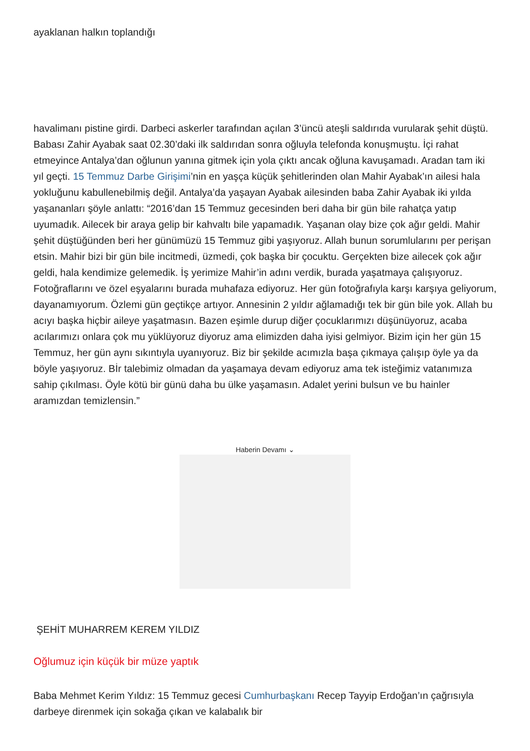ayaklanan halkın toplandığı
havalimanı pistine girdi. Darbeci askerler tarafından açılan 3’üncü ateşli saldırıda vurularak şehit düştü. Babası Zahir Ayabak saat 02.30’daki ilk saldırıdan sonra oğluyla telefonda konuşmuştu. İçi rahat etmeyince Antalya’dan oğlunun yanına gitmek için yola çıktı ancak oğluna kavuşamadı. Aradan tam iki yıl geçti. 15 Temmuz Darbe Girişimi’nin en yaşça küçük şehitlerinden olan Mahir Ayabak’ın ailesi hala yokluğunu kabullenebilmiş değil. Antalya’da yaşayan Ayabak ailesinden baba Zahir Ayabak iki yılda yaşananları şöyle anlattı: “2016’dan 15 Temmuz gecesinden beri daha bir gün bile rahatça yatıp uyumadık. Ailecek bir araya gelip bir kahvaltı bile yapamadık. Yaşanan olay bize çok ağır geldi. Mahir şehit düştüğünden beri her günümüzü 15 Temmuz gibi yaşıyoruz. Allah bunun sorumlularını per perişan etsin. Mahir bizi bir gün bile incitmedi, üzmedi, çok başka bir çocuktu. Gerçekten bize ailecek çok ağır geldi, hala kendimize gelemedik. İş yerimize Mahir’in adını verdik, burada yaşatmaya çalışıyoruz. Fotoğraflarını ve özel eşyalarını burada muhafaza ediyoruz. Her gün fotoğrafıyla karşı karşıya geliyorum, dayanamıyorum. Özlemi gün geçtikçe artıyor. Annesinin 2 yıldır ağlamadığı tek bir gün bile yok. Allah bu acıyı başka hiçbir aileye yaşatmasın. Bazen eşimle durup diğer çocuklarımızı düşünüyoruz, acaba acılarımızı onlara çok mu yüklüyoruz diyoruz ama elimizden daha iyisi gelmiyor. Bizim için her gün 15 Temmuz, her gün aynı sıkıntıyla uyanıyoruz. Biz bir şekilde acımızla başa çıkmaya çalışıp öyle ya da böyle yaşıyoruz. Bİr talebimiz olmadan da yaşamaya devam ediyoruz ama tek isteğimiz vatanımıza sahip çıkılması. Öyle kötü bir günü daha bu ülke yaşamasın. Adalet yerini bulsun ve bu hainler aramızdan temizlensin.”
Haberin Devamı ⌄
ŞEHİT MUHARREM KEREM YILDIZ
Oğlumuz için küçük bir müze yaptık
Baba Mehmet Kerim Yıldız: 15 Temmuz gecesi Cumhurbaşkanı Recep Tayyip Erdoğan’ın çağrısıyla darbeye direnmek için sokağa çıkan ve kalabalık bir